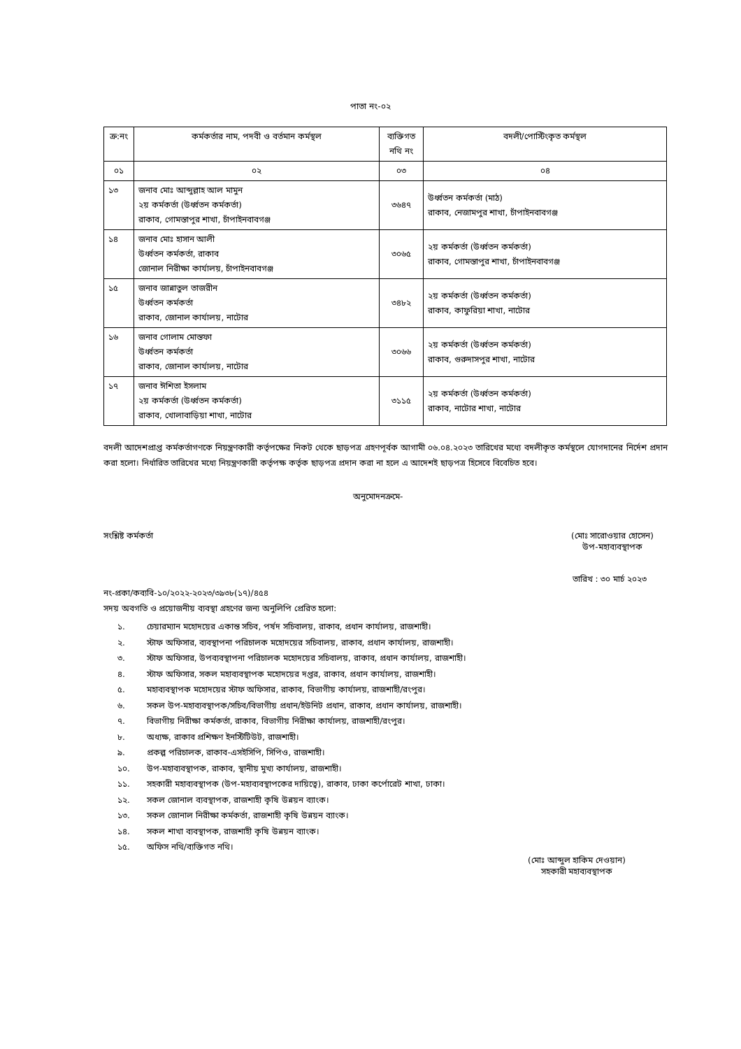পাতা নং-০২
| ক্র:নং | কর্মকর্তার নাম, পদবী ও বর্তমান কর্মস্থল | ব্যক্তিগত নথি নং | বদলী/পোস্টিংকৃত কর্মস্থল |
| --- | --- | --- | --- |
| ০১ | ০২ | ০৩ | ০৪ |
| ১৩ | জনাব মোঃ আব্দুল্লাহ আল মামুন ২য় কর্মকর্তা (উর্ধ্বতন কর্মকর্তা) রাকাব, গোমস্তাপুর শাখা, চাঁপাইনবাবগঞ্জ | ৩৬৪৭ | উর্ধ্বতন কর্মকর্তা (মাঠ) রাকাব, নেজামপুর শাখা, চাঁপাইনবাবগঞ্জ |
| ১৪ | জনাব মোঃ হাসান আলী উর্ধ্বতন কর্মকর্তা, রাকাব জোনাল নিরীক্ষা কার্যালয়, চাঁপাইনবাবগঞ্জ | ৩০৬৫ | ২য় কর্মকর্তা (উর্ধ্বতন কর্মকর্তা) রাকাব, গোমস্তাপুর শাখা, চাঁপাইনবাবগঞ্জ |
| ১৫ | জনাব জান্নাতুল তাজরীন উর্ধ্বতন কর্মকর্তা রাকাব, জোনাল কার্যালয়, নাটোর | ৩৪৮২ | ২য় কর্মকর্তা (উর্ধ্বতন কর্মকর্তা) রাকাব, কাফুরিয়া শাখা, নাটোর |
| ১৬ | জনাব গোলাম মোস্তফা উর্ধ্বতন কর্মকর্তা রাকাব, জোনাল কার্যালয়, নাটোর | ৩০৬৬ | ২য় কর্মকর্তা (উর্ধ্বতন কর্মকর্তা) রাকাব, গুরুদাসপুর শাখা, নাটোর |
| ১৭ | জনাব ঈশিতা ইসলাম ২য় কর্মকর্তা (উর্ধ্বতন কর্মকর্তা) রাকাব, খোলাবাড়িয়া শাখা, নাটোর | ৩১১৫ | ২য় কর্মকর্তা (উর্ধ্বতন কর্মকর্তা) রাকাব, নাটোর শাখা, নাটোর |
বদলী আদেশপ্রাপ্ত কর্মকর্তাগণকে নিয়ন্ত্রণকারী কর্তৃপক্ষের নিকট থেকে ছাড়পত্র গ্রহণপূর্বক আগামী ০৬.০৪.২০২৩ তারিখের মধ্যে বদলীকৃত কর্মস্থলে যোগদানের নির্দেশ প্রদান করা হলো। নির্ধারিত তারিখের মধ্যে নিয়ন্ত্রণকারী কর্তৃপক্ষ কর্তৃক ছাড়পত্র প্রদান করা না হলে এ আদেশই ছাড়পত্র হিসেবে বিবেচিত হবে।
অনুমোদনক্রমে-
সংশ্লিষ্ট কর্মকর্তা (মোঃ সারোওয়ার হোসেন)
উপ-মহাব্যবস্থাপক
তারিখ : ৩০ মার্চ ২০২৩
নং-প্রকা/কব্যবি-১০/২০২২-২০২৩/৩৯৩৮(১৭)/৪৫৪
সদয় অবগতি ও প্রয়োজনীয় ব্যবস্থা গ্রহণের জন্য অনুলিপি প্রেরিত হলো:
১. চেয়ারম্যান মহোদয়ের একান্ত সচিব, পর্ষদ সচিবালয়, রাকাব, প্রধান কার্যালয়, রাজশাহী।
২. স্টাফ অফিসার, ব্যবস্থাপনা পরিচালক মহোদয়ের সচিবালয়, রাকাব, প্রধান কার্যালয়, রাজশাহী।
৩. স্টাফ অফিসার, উপব্যবস্থাপনা পরিচালক মহোদয়ের সচিবালয়, রাকাব, প্রধান কার্যালয়, রাজশাহী।
৪. স্টাফ অফিসার, সকল মহাব্যবস্থাপক মহোদয়ের দপ্তর, রাকাব, প্রধান কার্যালয়, রাজশাহী।
৫. মহাব্যবস্থাপক মহোদয়ের স্টাফ অফিসার, রাকাব, বিভাগীয় কার্যালয়, রাজশাহী/রংপুর।
৬. সকল উপ-মহাব্যবস্থাপক/সচিব/বিভাগীয় প্রধান/ইউনিট প্রধান, রাকাব, প্রধান কার্যালয়, রাজশাহী।
৭. বিভাগীয় নিরীক্ষা কর্মকর্তা, রাকাব, বিভাগীয় নিরীক্ষা কার্যালয়, রাজশাহী/রংপুর।
৮. অধ্যক্ষ, রাকাব প্রশিক্ষণ ইনস্টিটিউট, রাজশাহী।
৯. প্রকল্প পরিচালক, রাকাব-এসইসিপি, সিপিও, রাজশাহী।
১০. উপ-মহাব্যবস্থাপক, রাকাব, স্থানীয় মুখ্য কার্যালয়, রাজশাহী।
১১. সহকারী মহাব্যবস্থাপক (উপ-মহাব্যবস্থাপকের দায়িত্বে), রাকাব, ঢাকা কর্পোরেট শাখা, ঢাকা।
১২. সকল জোনাল ব্যবস্থাপক, রাজশাহী কৃষি উন্নয়ন ব্যাংক।
১৩. সকল জোনাল নিরীক্ষা কর্মকর্তা, রাজশাহী কৃষি উন্নয়ন ব্যাংক।
১৪. সকল শাখা ব্যবস্থাপক, রাজশাহী কৃষি উন্নয়ন ব্যাংক।
১৫. অফিস নথি/ব্যক্তিগত নথি।
(মোঃ আব্দুল হাকিম দেওয়ান)
সহকারী মহাব্যবস্থাপক